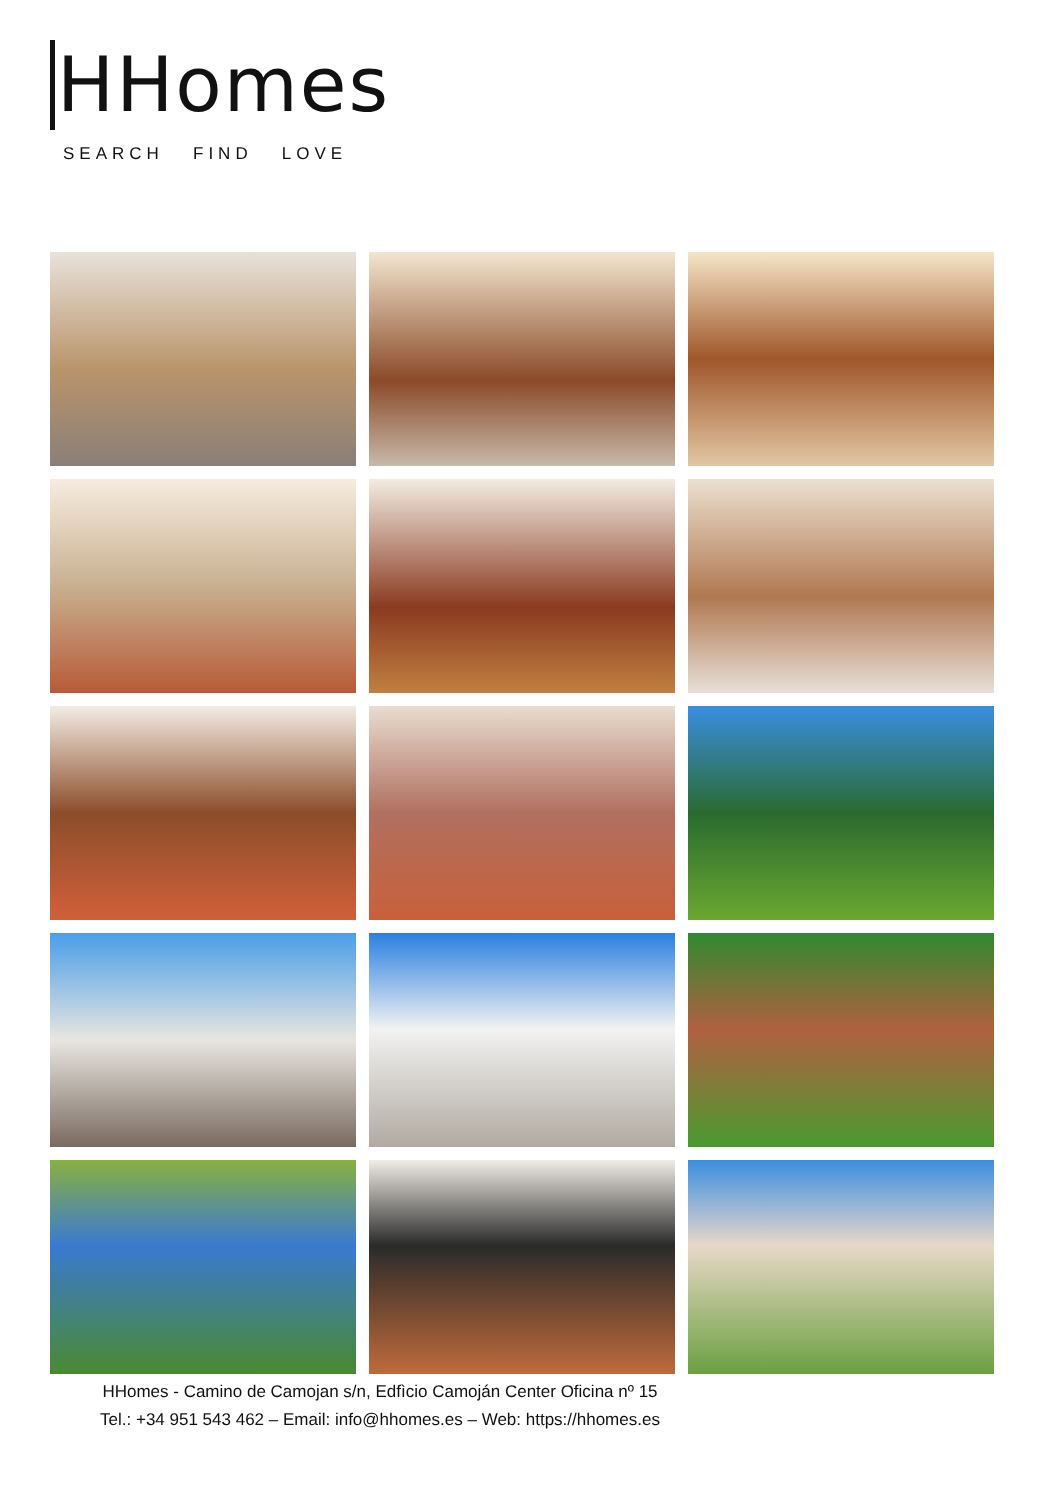HHomes
SEARCH FIND LOVE
HHomes - Camino de Camojan s/n, Edfìcio Camoján Center Oficina nº 15
Tel.: +34 951 543 462 – Email: info@hhomes.es – Web: https://hhomes.es